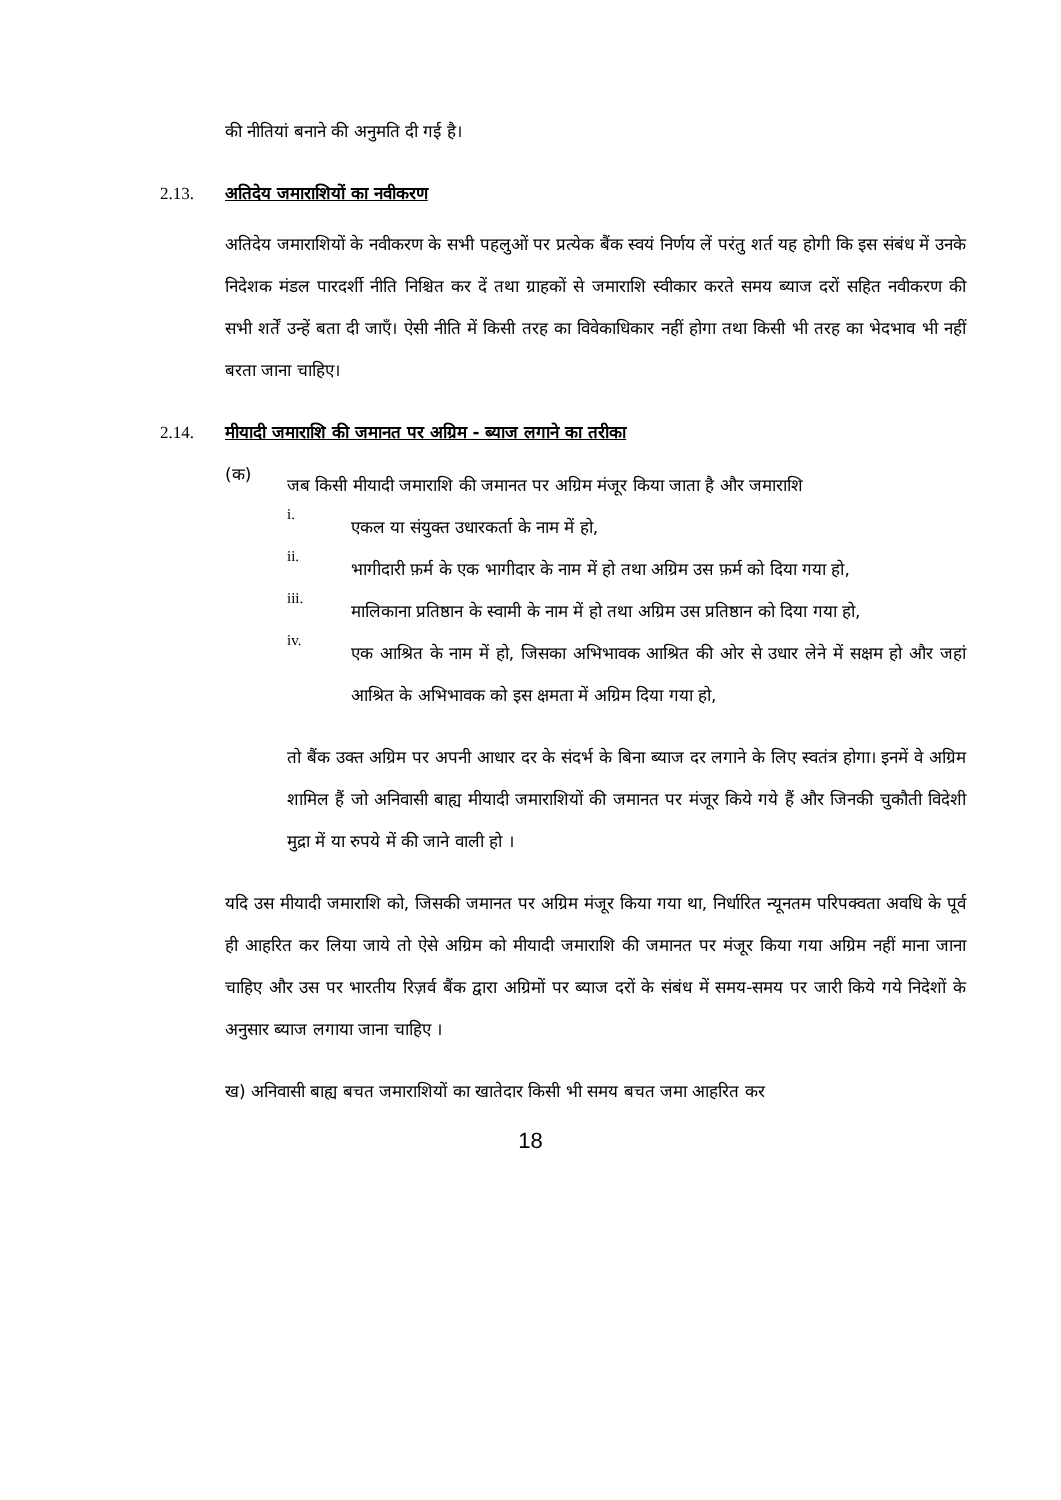की नीतियां बनाने की अनुमति दी गई है।
2.13. अतिदेय जमाराशियों का नवीकरण
अतिदेय जमाराशियों के नवीकरण के सभी पहलुओं पर प्रत्येक बैंक स्वयं निर्णय लें परंतु शर्त यह होगी कि इस संबंध में उनके निदेशक मंडल पारदर्शी नीति निश्चित कर दें तथा ग्राहकों से जमाराशि स्वीकार करते समय ब्याज दरों सहित नवीकरण की सभी शर्तें उन्हें बता दी जाएँ। ऐसी नीति में किसी तरह का विवेकाधिकार नहीं होगा तथा किसी भी तरह का भेदभाव भी नहीं बरता जाना चाहिए।
2.14. मीयादी जमाराशि की जमानत पर अग्रिम - ब्याज लगाने का तरीका
(क)
जब किसी मीयादी जमाराशि की जमानत पर अग्रिम मंजूर किया जाता है और जमाराशि
i.
एकल या संयुक्त उधारकर्ता के नाम में हो,
ii.
भागीदारी फ़र्म के एक भागीदार के नाम में हो तथा अग्रिम उस फ़र्म को दिया गया हो,
iii.
मालिकाना प्रतिष्ठान के स्वामी के नाम में हो तथा अग्रिम उस प्रतिष्ठान को दिया गया हो,
iv.
एक आश्रित के नाम में हो, जिसका अभिभावक आश्रित की ओर से उधार लेने में सक्षम हो और जहां आश्रित के अभिभावक को इस क्षमता में अग्रिम दिया गया हो,
तो बैंक उक्त अग्रिम पर अपनी आधार दर के संदर्भ के बिना ब्याज दर लगाने के लिए स्वतंत्र होगा। इनमें वे अग्रिम शामिल हैं जो अनिवासी बाह्य मीयादी जमाराशियों की जमानत पर मंजूर किये गये हैं और जिनकी चुकौती विदेशी मुद्रा में या रुपये में की जाने वाली हो ।
यदि उस मीयादी जमाराशि को, जिसकी जमानत पर अग्रिम मंजूर किया गया था, निर्धारित न्यूनतम परिपक्वता अवधि के पूर्व ही आहरित कर लिया जाये तो ऐसे अग्रिम को मीयादी जमाराशि की जमानत पर मंजूर किया गया अग्रिम नहीं माना जाना चाहिए और उस पर भारतीय रिज़र्व बैंक द्वारा अग्रिमों पर ब्याज दरों के संबंध में समय-समय पर जारी किये गये निदेशों के अनुसार ब्याज लगाया जाना चाहिए ।
ख) अनिवासी बाह्य बचत जमाराशियों का खातेदार किसी भी समय बचत जमा आहरित कर
18